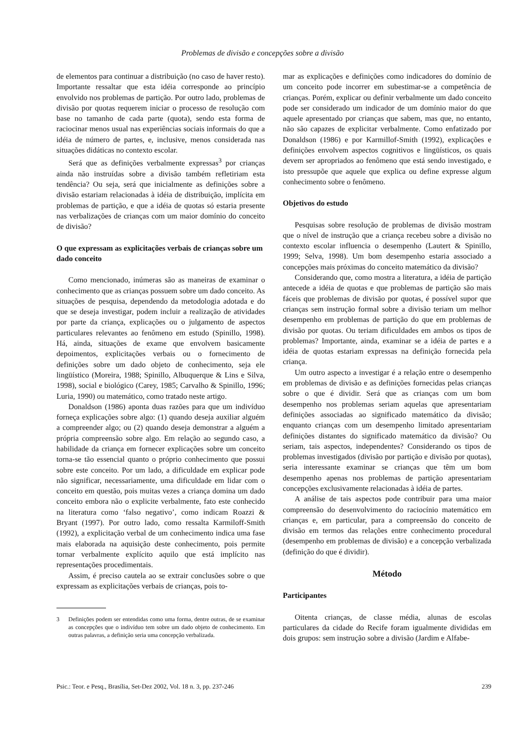Problemas de divisão e concepções sobre a divisão
de elementos para continuar a distribuição (no caso de haver resto). Importante ressaltar que esta idéia corresponde ao princípio envolvido nos problemas de partição. Por outro lado, problemas de divisão por quotas requerem iniciar o processo de resolução com base no tamanho de cada parte (quota), sendo esta forma de raciocinar menos usual nas experiências sociais informais do que a idéia de número de partes, e, inclusive, menos considerada nas situações didáticas no contexto escolar.
Será que as definições verbalmente expressas<sup>3</sup> por crianças ainda não instruídas sobre a divisão também refletiriam esta tendência? Ou seja, será que inicialmente as definições sobre a divisão estariam relacionadas à idéia de distribuição, implícita em problemas de partição, e que a idéia de quotas só estaria presente nas verbalizações de crianças com um maior domínio do conceito de divisão?
O que expressam as explicitações verbais de crianças sobre um dado conceito
Como mencionado, inúmeras são as maneiras de examinar o conhecimento que as crianças possuem sobre um dado conceito. As situações de pesquisa, dependendo da metodologia adotada e do que se deseja investigar, podem incluir a realização de atividades por parte da criança, explicações ou o julgamento de aspectos particulares relevantes ao fenômeno em estudo (Spinillo, 1998). Há, ainda, situações de exame que envolvem basicamente depoimentos, explicitações verbais ou o fornecimento de definições sobre um dado objeto de conhecimento, seja ele lingüístico (Moreira, 1988; Spinillo, Albuquerque & Lins e Silva, 1998), social e biológico (Carey, 1985; Carvalho & Spinillo, 1996; Luria, 1990) ou matemático, como tratado neste artigo.
Donaldson (1986) aponta duas razões para que um indivíduo forneça explicações sobre algo: (1) quando deseja auxiliar alguém a compreender algo; ou (2) quando deseja demonstrar a alguém a própria compreensão sobre algo. Em relação ao segundo caso, a habilidade da criança em fornecer explicações sobre um conceito torna-se tão essencial quanto o próprio conhecimento que possui sobre este conceito. Por um lado, a dificuldade em explicar pode não significar, necessariamente, uma dificuldade em lidar com o conceito em questão, pois muitas vezes a criança domina um dado conceito embora não o explicite verbalmente, fato este conhecido na literatura como ‘falso negativo’, como indicam Roazzi & Bryant (1997). Por outro lado, como ressalta Karmiloff-Smith (1992), a explicitação verbal de um conhecimento indica uma fase mais elaborada na aquisição deste conhecimento, pois permite tornar verbalmente explícito aquilo que está implícito nas representações procedimentais.
Assim, é preciso cautela ao se extrair conclusões sobre o que expressam as explicitações verbais de crianças, pois to-
3 Definições podem ser entendidas como uma forma, dentre outras, de se examinar as concepções que o indivíduo tem sobre um dado objeto de conhecimento. Em outras palavras, a definição seria uma concepção verbalizada.
mar as explicações e definições como indicadores do domínio de um conceito pode incorrer em subestimar-se a competência de crianças. Porém, explicar ou definir verbalmente um dado conceito pode ser considerado um indicador de um domínio maior do que aquele apresentado por crianças que sabem, mas que, no entanto, não são capazes de explicitar verbalmente. Como enfatizado por Donaldson (1986) e por Karmillof-Smith (1992), explicações e definições envolvem aspectos cognitivos e lingüísticos, os quais devem ser apropriados ao fenômeno que está sendo investigado, e isto pressupõe que aquele que explica ou define expresse algum conhecimento sobre o fenômeno.
Objetivos do estudo
Pesquisas sobre resolução de problemas de divisão mostram que o nível de instrução que a criança recebeu sobre a divisão no contexto escolar influencia o desempenho (Lautert & Spinillo, 1999; Selva, 1998). Um bom desempenho estaria associado a concepções mais próximas do conceito matemático da divisão?
Considerando que, como mostra a literatura, a idéia de partição antecede a idéia de quotas e que problemas de partição são mais fáceis que problemas de divisão por quotas, é possível supor que crianças sem instrução formal sobre a divisão teriam um melhor desempenho em problemas de partição do que em problemas de divisão por quotas. Ou teriam dificuldades em ambos os tipos de problemas? Importante, ainda, examinar se a idéia de partes e a idéia de quotas estariam expressas na definição fornecida pela criança.
Um outro aspecto a investigar é a relação entre o desempenho em problemas de divisão e as definições fornecidas pelas crianças sobre o que é dividir. Será que as crianças com um bom desempenho nos problemas seriam aquelas que apresentariam definições associadas ao significado matemático da divisão; enquanto crianças com um desempenho limitado apresentariam definições distantes do significado matemático da divisão? Ou seriam, tais aspectos, independentes? Considerando os tipos de problemas investigados (divisão por partição e divisão por quotas), seria interessante examinar se crianças que têm um bom desempenho apenas nos problemas de partição apresentariam concepções exclusivamente relacionadas à idéia de partes.
A análise de tais aspectos pode contribuir para uma maior compreensão do desenvolvimento do raciocínio matemático em crianças e, em particular, para a compreensão do conceito de divisão em termos das relações entre conhecimento procedural (desempenho em problemas de divisão) e a concepção verbalizada (definição do que é dividir).
Método
Participantes
Oitenta crianças, de classe média, alunas de escolas particulares da cidade do Recife foram igualmente divididas em dois grupos: sem instrução sobre a divisão (Jardim e Alfabe-
Psic.: Teor. e Pesq., Brasília, Set-Dez 2002, Vol. 18 n. 3, pp. 237-246 239